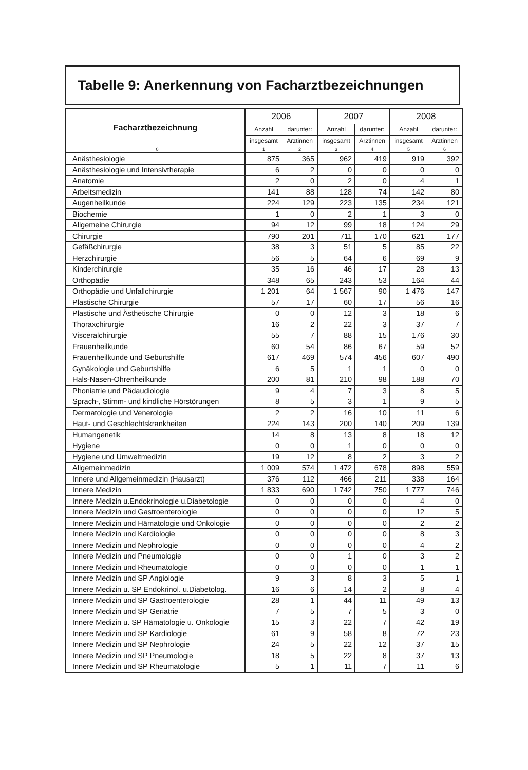Tabelle 9: Anerkennung von Facharztbezeichnungen
| Facharztbezeichnung | 2006 | | 2007 | | 2008 | |
| --- | --- | --- | --- | --- | --- | --- |
| | Anzahl | darunter: | Anzahl | darunter: | Anzahl | darunter: |
| | insgesamt | Ärztinnen | insgesamt | Ärztinnen | insgesamt | Ärztinnen |
| 0 | 1 | 2 | 3 | 4 | 5 | 6 |
| Anästhesiologie | 875 | 365 | 962 | 419 | 919 | 392 |
| Anästhesiologie und Intensivtherapie | 6 | 2 | 0 | 0 | 0 | 0 |
| Anatomie | 2 | 0 | 2 | 0 | 4 | 1 |
| Arbeitsmedizin | 141 | 88 | 128 | 74 | 142 | 80 |
| Augenheilkunde | 224 | 129 | 223 | 135 | 234 | 121 |
| Biochemie | 1 | 0 | 2 | 1 | 3 | 0 |
| Allgemeine Chirurgie | 94 | 12 | 99 | 18 | 124 | 29 |
| Chirurgie | 790 | 201 | 711 | 170 | 621 | 177 |
| Gefäßchirurgie | 38 | 3 | 51 | 5 | 85 | 22 |
| Herzchirurgie | 56 | 5 | 64 | 6 | 69 | 9 |
| Kinderchirurgie | 35 | 16 | 46 | 17 | 28 | 13 |
| Orthopädie | 348 | 65 | 243 | 53 | 164 | 44 |
| Orthopädie und Unfallchirurgie | 1 201 | 64 | 1 567 | 90 | 1 476 | 147 |
| Plastische Chirurgie | 57 | 17 | 60 | 17 | 56 | 16 |
| Plastische und Ästhetische Chirurgie | 0 | 0 | 12 | 3 | 18 | 6 |
| Thoraxchirurgie | 16 | 2 | 22 | 3 | 37 | 7 |
| Visceralchirurgie | 55 | 7 | 88 | 15 | 176 | 30 |
| Frauenheilkunde | 60 | 54 | 86 | 67 | 59 | 52 |
| Frauenheilkunde und Geburtshilfe | 617 | 469 | 574 | 456 | 607 | 490 |
| Gynäkologie und Geburtshilfe | 6 | 5 | 1 | 1 | 0 | 0 |
| Hals-Nasen-Ohrenheilkunde | 200 | 81 | 210 | 98 | 188 | 70 |
| Phoniatrie und Pädaudiologie | 9 | 4 | 7 | 3 | 8 | 5 |
| Sprach-, Stimm- und kindliche Hörstörungen | 8 | 5 | 3 | 1 | 9 | 5 |
| Dermatologie und Venerologie | 2 | 2 | 16 | 10 | 11 | 6 |
| Haut- und Geschlechtskrankheiten | 224 | 143 | 200 | 140 | 209 | 139 |
| Humangenetik | 14 | 8 | 13 | 8 | 18 | 12 |
| Hygiene | 0 | 0 | 1 | 0 | 0 | 0 |
| Hygiene und Umweltmedizin | 19 | 12 | 8 | 2 | 3 | 2 |
| Allgemeinmedizin | 1 009 | 574 | 1 472 | 678 | 898 | 559 |
| Innere und Allgemeinmedizin (Hausarzt) | 376 | 112 | 466 | 211 | 338 | 164 |
| Innere Medizin | 1 833 | 690 | 1 742 | 750 | 1 777 | 746 |
| Innere Medizin u.Endokrinologie u.Diabetologie | 0 | 0 | 0 | 0 | 4 | 0 |
| Innere Medizin und Gastroenterologie | 0 | 0 | 0 | 0 | 12 | 5 |
| Innere Medizin und Hämatologie und Onkologie | 0 | 0 | 0 | 0 | 2 | 2 |
| Innere Medizin und Kardiologie | 0 | 0 | 0 | 0 | 8 | 3 |
| Innere Medizin und Nephrologie | 0 | 0 | 0 | 0 | 4 | 2 |
| Innere Medizin und Pneumologie | 0 | 0 | 1 | 0 | 3 | 2 |
| Innere Medizin und Rheumatologie | 0 | 0 | 0 | 0 | 1 | 1 |
| Innere Medizin und SP Angiologie | 9 | 3 | 8 | 3 | 5 | 1 |
| Innere Medizin u. SP Endokrinol. u.Diabetolog. | 16 | 6 | 14 | 2 | 8 | 4 |
| Innere Medizin und SP Gastroenterologie | 28 | 1 | 44 | 11 | 49 | 13 |
| Innere Medizin und SP Geriatrie | 7 | 5 | 7 | 5 | 3 | 0 |
| Innere Medizin u. SP Hämatologie u. Onkologie | 15 | 3 | 22 | 7 | 42 | 19 |
| Innere Medizin und SP Kardiologie | 61 | 9 | 58 | 8 | 72 | 23 |
| Innere Medizin und SP Nephrologie | 24 | 5 | 22 | 12 | 37 | 15 |
| Innere Medizin und SP Pneumologie | 18 | 5 | 22 | 8 | 37 | 13 |
| Innere Medizin und SP Rheumatologie | 5 | 1 | 11 | 7 | 11 | 6 |